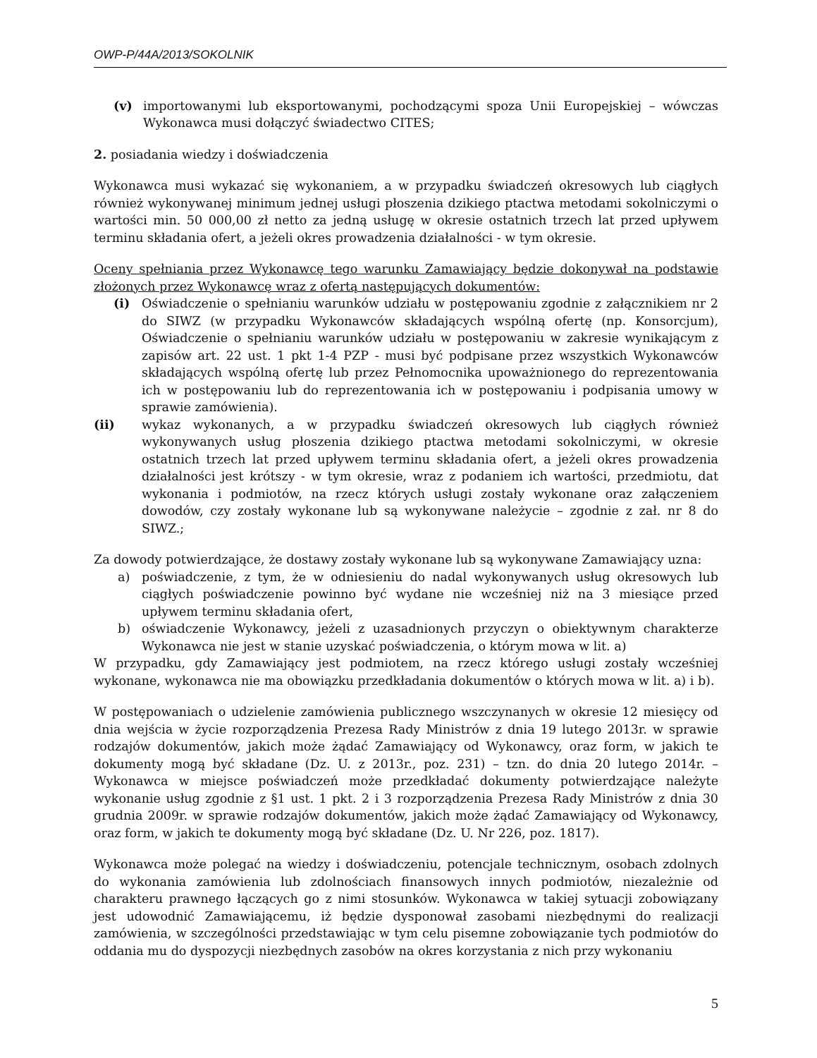OWP-P/44A/2013/SOKOLNIK
(v) importowanymi lub eksportowanymi, pochodzącymi spoza Unii Europejskiej – wówczas Wykonawca musi dołączyć świadectwo CITES;
2. posiadania wiedzy i doświadczenia
Wykonawca musi wykazać się wykonaniem, a w przypadku świadczeń okresowych lub ciągłych również wykonywanej minimum jednej usługi płoszenia dzikiego ptactwa metodami sokolniczymi o wartości min. 50 000,00 zł netto za jedną usługę w okresie ostatnich trzech lat przed upływem terminu składania ofert, a jeżeli okres prowadzenia działalności - w tym okresie.
Oceny spełniania przez Wykonawcę tego warunku Zamawiający będzie dokonywał na podstawie złożonych przez Wykonawcę wraz z ofertą następujących dokumentów:
(i) Oświadczenie o spełnianiu warunków udziału w postępowaniu zgodnie z załącznikiem nr 2 do SIWZ (w przypadku Wykonawców składających wspólną ofertę (np. Konsorcjum), Oświadczenie o spełnianiu warunków udziału w postępowaniu w zakresie wynikającym z zapisów art. 22 ust. 1 pkt 1-4 PZP - musi być podpisane przez wszystkich Wykonawców składających wspólną ofertę lub przez Pełnomocnika upoważnionego do reprezentowania ich w postępowaniu lub do reprezentowania ich w postępowaniu i podpisania umowy w sprawie zamówienia).
(ii) wykaz wykonanych, a w przypadku świadczeń okresowych lub ciągłych również wykonywanych usług płoszenia dzikiego ptactwa metodami sokolniczymi, w okresie ostatnich trzech lat przed upływem terminu składania ofert, a jeżeli okres prowadzenia działalności jest krótszy - w tym okresie, wraz z podaniem ich wartości, przedmiotu, dat wykonania i podmiotów, na rzecz których usługi zostały wykonane oraz załączeniem dowodów, czy zostały wykonane lub są wykonywane należycie – zgodnie z zał. nr 8 do SIWZ.;
Za dowody potwierdzające, że dostawy zostały wykonane lub są wykonywane Zamawiający uzna:
a) poświadczenie, z tym, że w odniesieniu do nadal wykonywanych usług okresowych lub ciągłych poświadczenie powinno być wydane nie wcześniej niż na 3 miesiące przed upływem terminu składania ofert,
b) oświadczenie Wykonawcy, jeżeli z uzasadnionych przyczyn o obiektywnym charakterze Wykonawca nie jest w stanie uzyskać poświadczenia, o którym mowa w lit. a)
W przypadku, gdy Zamawiający jest podmiotem, na rzecz którego usługi zostały wcześniej wykonane, wykonawca nie ma obowiązku przedkładania dokumentów o których mowa w lit. a) i b).
W postępowaniach o udzielenie zamówienia publicznego wszczynanych w okresie 12 miesięcy od dnia wejścia w życie rozporządzenia Prezesa Rady Ministrów z dnia 19 lutego 2013r. w sprawie rodzajów dokumentów, jakich może żądać Zamawiający od Wykonawcy, oraz form, w jakich te dokumenty mogą być składane (Dz. U. z 2013r., poz. 231) – tzn. do dnia 20 lutego 2014r. – Wykonawca w miejsce poświadczeń może przedkładać dokumenty potwierdzające należyte wykonanie usług zgodnie z §1 ust. 1 pkt. 2 i 3 rozporządzenia Prezesa Rady Ministrów z dnia 30 grudnia 2009r. w sprawie rodzajów dokumentów, jakich może żądać Zamawiający od Wykonawcy, oraz form, w jakich te dokumenty mogą być składane (Dz. U. Nr 226, poz. 1817).
Wykonawca może polegać na wiedzy i doświadczeniu, potencjale technicznym, osobach zdolnych do wykonania zamówienia lub zdolnościach finansowych innych podmiotów, niezależnie od charakteru prawnego łączących go z nimi stosunków. Wykonawca w takiej sytuacji zobowiązany jest udowodnić Zamawiającemu, iż będzie dysponował zasobami niezbędnymi do realizacji zamówienia, w szczególności przedstawiając w tym celu pisemne zobowiązanie tych podmiotów do oddania mu do dyspozycji niezbędnych zasobów na okres korzystania z nich przy wykonaniu
5